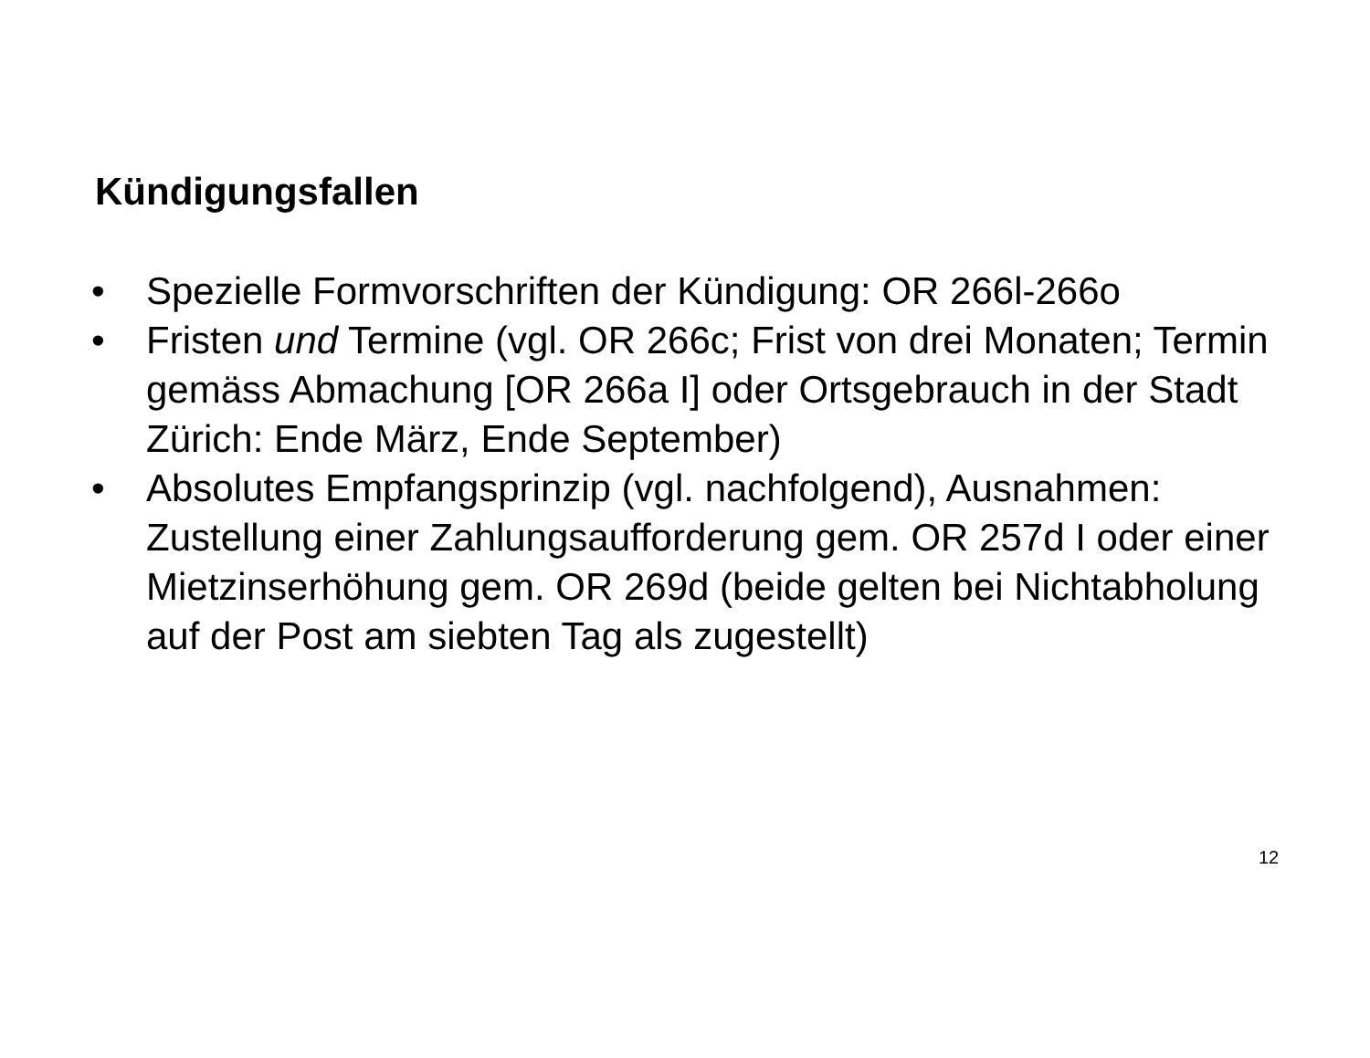Kündigungsfallen
• Spezielle Formvorschriften der Kündigung: OR 266l-266o
• Fristen und Termine (vgl. OR 266c; Frist von drei Monaten; Termin gemäss Abmachung [OR 266a I] oder Ortsgebrauch in der Stadt Zürich: Ende März, Ende September)
• Absolutes Empfangsprinzip (vgl. nachfolgend), Ausnahmen: Zustellung einer Zahlungsaufforderung gem. OR 257d I oder einer Mietzinserhöhung gem. OR 269d (beide gelten bei Nichtabholung auf der Post am siebten Tag als zugestellt)
12